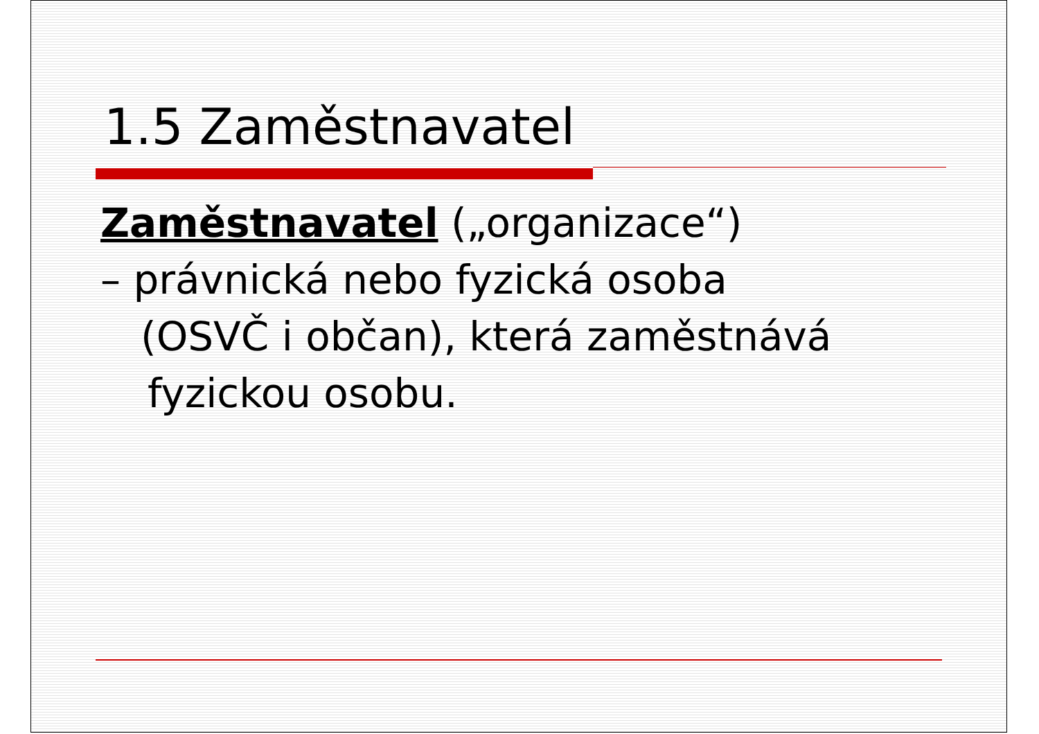1.5 Zaměstnavatel
Zaměstnavatel („organizace“)
– právnická nebo fyzická osoba
(OSVČ i občan), která zaměstnává
fyzickou osobu.